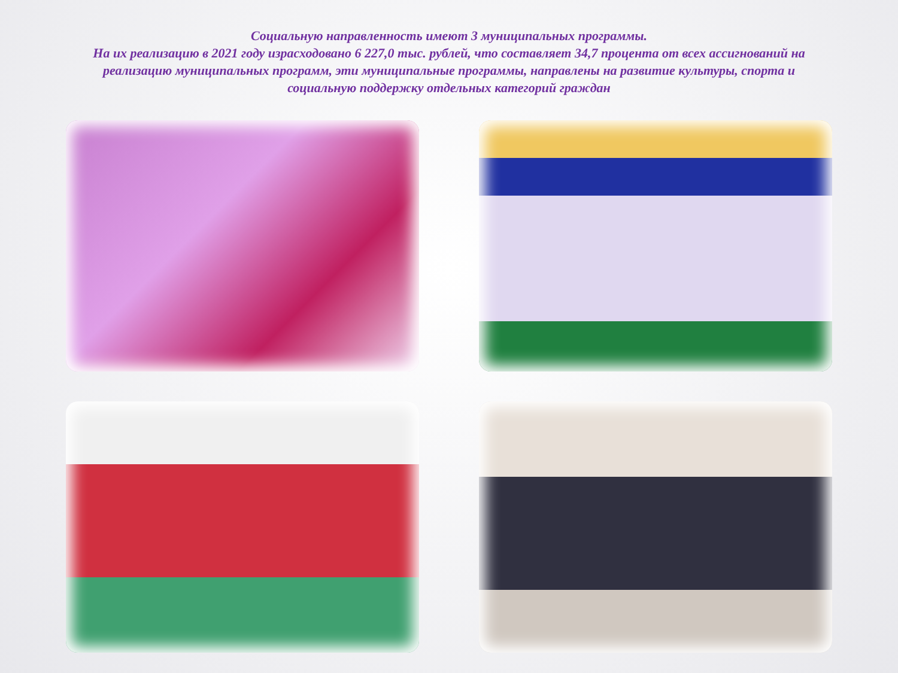Социальную направленность имеют 3 муниципальных программы.
На их реализацию в 2021 году израсходовано 6 227,0 тыс. рублей, что составляет 34,7 процента от всех ассигнований на реализацию муниципальных программ, эти муниципальные программы, направлены на развитие культуры, спорта и социальную поддержку отдельных категорий граждан